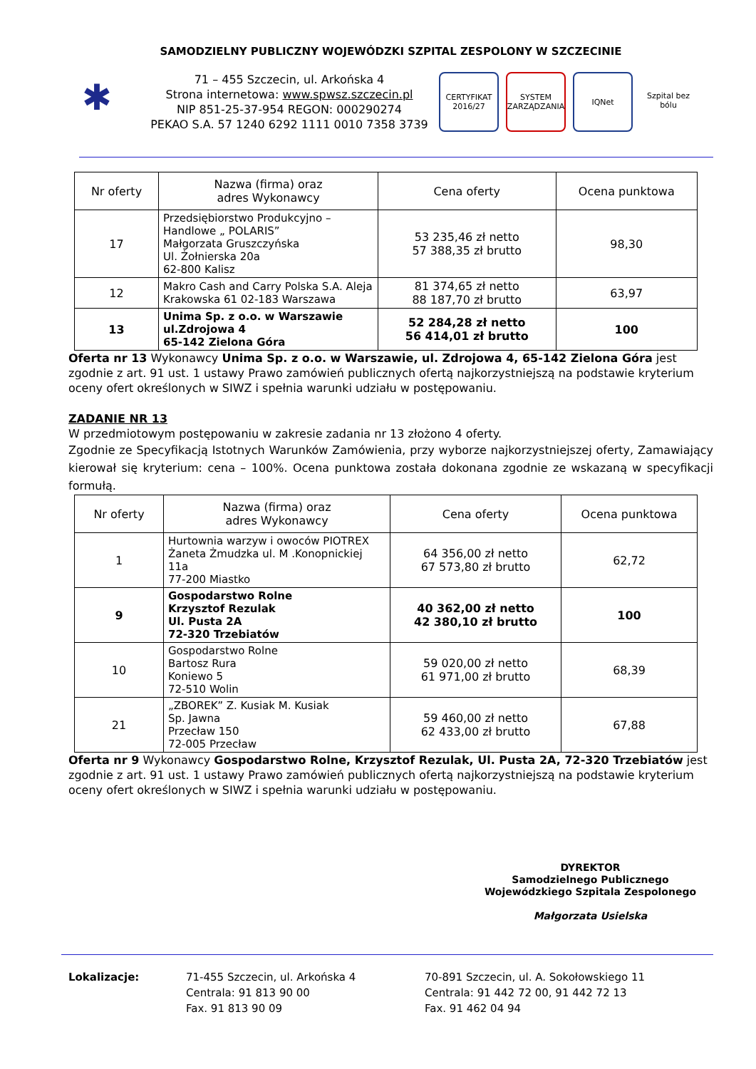SAMODZIELNY PUBLICZNY WOJEWÓDZKI SZPITAL ZESPOLONY W SZCZECINIE
✱
71 – 455 Szczecin, ul. Arkońska 4
Strona internetowa: www.spwsz.szczecin.pl
NIP 851-25-37-954 REGON: 000290274
PEKAO S.A. 57 1240 6292 1111 0010 7358 3739
CERTYFIKAT 2016/27
SYSTEM ZARZĄDZANIA
IQNet Szpital bez bólu
| Nr oferty | Nazwa (firma) oraz adres Wykonawcy | Cena oferty | Ocena punktowa |
| --- | --- | --- | --- |
| 17 | Przedsiębiorstwo Produkcyjno – Handlowe „ POLARIS” Małgorzata Gruszczyńska Ul. Żołnierska 20a 62-800 Kalisz | 53 235,46 zł netto 57 388,35 zł brutto | 98,30 |
| 12 | Makro Cash and Carry Polska S.A. Aleja Krakowska 61 02-183 Warszawa | 81 374,65 zł netto 88 187,70 zł brutto | 63,97 |
| 13 | Unima Sp. z o.o. w Warszawie ul.Zdrojowa 4 65-142 Zielona Góra | 52 284,28 zł netto 56 414,01 zł brutto | 100 |
Oferta nr 13 Wykonawcy Unima Sp. z o.o. w Warszawie, ul. Zdrojowa 4, 65-142 Zielona Góra jest zgodnie z art. 91 ust. 1 ustawy Prawo zamówień publicznych ofertą najkorzystniejszą na podstawie kryterium oceny ofert określonych w SIWZ i spełnia warunki udziału w postępowaniu.
ZADANIE NR 13
W przedmiotowym postępowaniu w zakresie zadania nr 13 złożono 4 oferty.
Zgodnie ze Specyfikacją Istotnych Warunków Zamówienia, przy wyborze najkorzystniejszej oferty, Zamawiający kierował się kryterium: cena – 100%. Ocena punktowa została dokonana zgodnie ze wskazaną w specyfikacji formułą.
| Nr oferty | Nazwa (firma) oraz adres Wykonawcy | Cena oferty | Ocena punktowa |
| --- | --- | --- | --- |
| 1 | Hurtownia warzyw i owoców PIOTREX Żaneta Żmudzka ul. M .Konopnickiej 11a 77-200 Miastko | 64 356,00 zł netto 67 573,80 zł brutto | 62,72 |
| 9 | Gospodarstwo Rolne Krzysztof Rezulak Ul. Pusta 2A 72-320 Trzebiatów | 40 362,00 zł netto 42 380,10 zł brutto | 100 |
| 10 | Gospodarstwo Rolne Bartosz Rura Koniewo 5 72-510 Wolin | 59 020,00 zł netto 61 971,00 zł brutto | 68,39 |
| 21 | „ZBOREK” Z. Kusiak M. Kusiak Sp. Jawna Przecław 150 72-005 Przecław | 59 460,00 zł netto 62 433,00 zł brutto | 67,88 |
Oferta nr 9 Wykonawcy Gospodarstwo Rolne, Krzysztof Rezulak, Ul. Pusta 2A, 72-320 Trzebiatów jest zgodnie z art. 91 ust. 1 ustawy Prawo zamówień publicznych ofertą najkorzystniejszą na podstawie kryterium oceny ofert określonych w SIWZ i spełnia warunki udziału w postępowaniu.
DYREKTOR
Samodzielnego Publicznego
Wojewódzkiego Szpitala Zespolonego
Małgorzata Usielska
Lokalizacje: 71-455 Szczecin, ul. Arkońska 4
Centrala: 91 813 90 00
Fax. 91 813 90 09
70-891 Szczecin, ul. A. Sokołowskiego 11
Centrala: 91 442 72 00, 91 442 72 13
Fax. 91 462 04 94